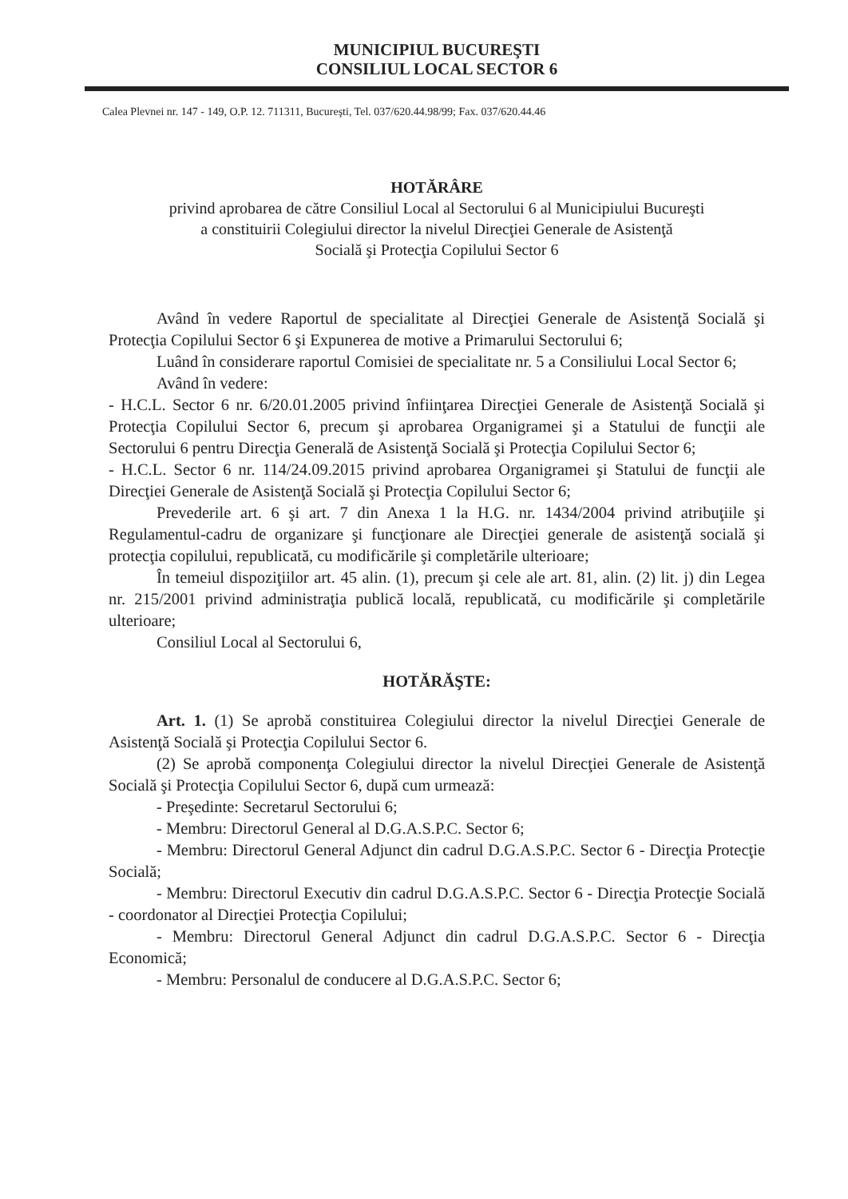MUNICIPIUL BUCUREŞTI
CONSILIUL LOCAL SECTOR 6
Calea Plevnei nr. 147 - 149, O.P. 12. 711311, Bucureşti, Tel. 037/620.44.98/99; Fax. 037/620.44.46
HOTĂRÂRE
privind aprobarea de către Consiliul Local al Sectorului 6 al Municipiului Bucureşti
a constituirii Colegiului director la nivelul Direcţiei Generale de Asistenţă
Socială şi Protecţia Copilului Sector 6
Având în vedere Raportul de specialitate al Direcţiei Generale de Asistenţă Socială şi Protecţia Copilului Sector 6 şi Expunerea de motive a Primarului Sectorului 6;
Luând în considerare raportul Comisiei de specialitate nr. 5 a Consiliului Local Sector 6;
Având în vedere:
- H.C.L. Sector 6 nr. 6/20.01.2005 privind înfiinţarea Direcţiei Generale de Asistenţă Socială şi Protecţia Copilului Sector 6, precum şi aprobarea Organigramei şi a Statului de funcţii ale Sectorului 6 pentru Direcţia Generală de Asistenţă Socială şi Protecţia Copilului Sector 6;
- H.C.L. Sector 6 nr. 114/24.09.2015 privind aprobarea Organigramei şi Statului de funcţii ale Direcţiei Generale de Asistenţă Socială şi Protecţia Copilului Sector 6;
Prevederile art. 6 şi art. 7 din Anexa 1 la H.G. nr. 1434/2004 privind atribuţiile şi Regulamentul-cadru de organizare şi funcţionare ale Direcţiei generale de asistenţă socială şi protecţia copilului, republicată, cu modificările şi completările ulterioare;
În temeiul dispoziţiilor art. 45 alin. (1), precum şi cele ale art. 81, alin. (2) lit. j) din Legea nr. 215/2001 privind administraţia publică locală, republicată, cu modificările şi completările ulterioare;
Consiliul Local al Sectorului 6,
HOTĂRĂŞTE:
Art. 1. (1) Se aprobă constituirea Colegiului director la nivelul Direcţiei Generale de Asistenţă Socială şi Protecţia Copilului Sector 6.
(2) Se aprobă componenţa Colegiului director la nivelul Direcţiei Generale de Asistenţă Socială şi Protecţia Copilului Sector 6, după cum urmează:
- Preşedinte: Secretarul Sectorului 6;
- Membru: Directorul General al D.G.A.S.P.C. Sector 6;
- Membru: Directorul General Adjunct din cadrul D.G.A.S.P.C. Sector 6 - Direcţia Protecţie Socială;
- Membru: Directorul Executiv din cadrul D.G.A.S.P.C. Sector 6 - Direcţia Protecţie Socială - coordonator al Direcţiei Protecţia Copilului;
- Membru: Directorul General Adjunct din cadrul D.G.A.S.P.C. Sector 6 - Direcţia Economică;
- Membru: Personalul de conducere al D.G.A.S.P.C. Sector 6;